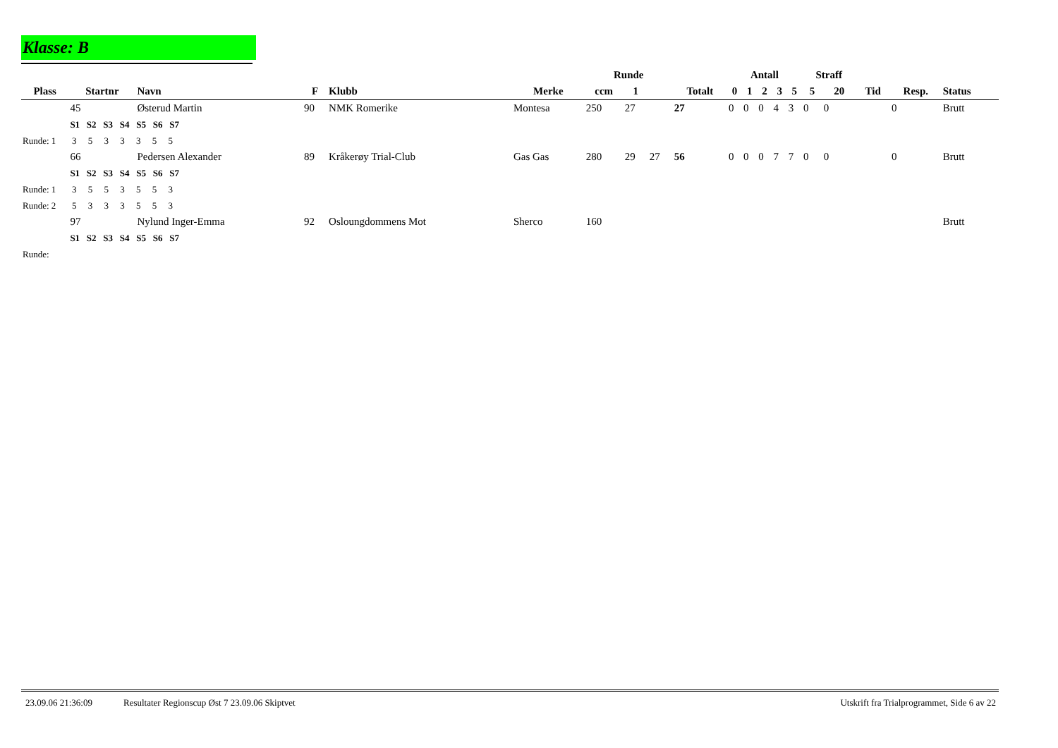Klasse: B
| | | | | | | Runde | | | | Antall | | | | | Straff | | | | |
| --- | --- | --- | --- | --- | --- | --- | --- | --- | --- | --- | --- | --- | --- | --- | --- | --- | --- | --- | --- |
| Plass | Startnr | Navn | F | Klubb | Merke | ccm | 1 | | Totalt | 0 | 1 | 2 | 3 | 5 | 5 | 20 | Tid | Resp. | Status |
| | 45 | Østerud Martin | 90 | NMK Romerike | Montesa | 250 | 27 | | 27 | 0 | 0 | 0 | 4 | 3 | 0 | 0 | | 0 | Brutt |
| | S1 S2 S3 S4 S5 S6 S7 | | | | | | | | | | | | | | | | | | |
| Runde: 1 3 5 3 3 3 5 5 | | | | | | | | | | | | | | | | | | | |
| | 66 | Pedersen Alexander | 89 | Kråkerøy Trial-Club | Gas Gas | 280 | 29 | 27 | 56 | 0 | 0 | 0 | 7 | 7 | 0 | 0 | | 0 | Brutt |
| | S1 S2 S3 S4 S5 S6 S7 | | | | | | | | | | | | | | | | | | |
| Runde: 1 3 5 5 3 5 5 3 | | | | | | | | | | | | | | | | | | | |
| Runde: 2 5 3 3 3 5 5 3 | | | | | | | | | | | | | | | | | | | |
| | 97 | Nylund Inger-Emma | 92 | Osloungdommens Mot | Sherco | 160 | | | | | | | | | | | | | Brutt |
| | S1 S2 S3 S4 S5 S6 S7 | | | | | | | | | | | | | | | | | | |
| Runde: | | | | | | | | | | | | | | | | | | | |
23.09.06 21:36:09 Resultater Regionscup Øst 7 23.09.06 Skiptvet Utskrift fra Trialprogrammet, Side 6 av 22